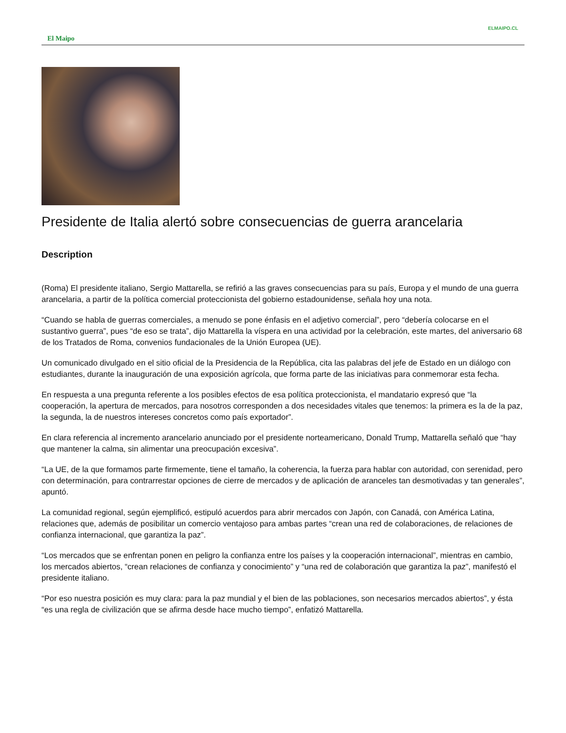ELMAIPO.CL
El Maipo
Presidente de Italia alertó sobre consecuencias de guerra arancelaria
Description
(Roma) El presidente italiano, Sergio Mattarella, se refirió a las graves consecuencias para su país, Europa y el mundo de una guerra arancelaria, a partir de la política comercial proteccionista del gobierno estadounidense, señala hoy una nota.
“Cuando se habla de guerras comerciales, a menudo se pone énfasis en el adjetivo comercial”, pero “debería colocarse en el sustantivo guerra”, pues “de eso se trata”, dijo Mattarella la víspera en una actividad por la celebración, este martes, del aniversario 68 de los Tratados de Roma, convenios fundacionales de la Unión Europea (UE).
Un comunicado divulgado en el sitio oficial de la Presidencia de la República, cita las palabras del jefe de Estado en un diálogo con estudiantes, durante la inauguración de una exposición agrícola, que forma parte de las iniciativas para conmemorar esta fecha.
En respuesta a una pregunta referente a los posibles efectos de esa política proteccionista, el mandatario expresó que “la cooperación, la apertura de mercados, para nosotros corresponden a dos necesidades vitales que tenemos: la primera es la de la paz, la segunda, la de nuestros intereses concretos como país exportador”.
En clara referencia al incremento arancelario anunciado por el presidente norteamericano, Donald Trump, Mattarella señaló que “hay que mantener la calma, sin alimentar una preocupación excesiva”.
“La UE, de la que formamos parte firmemente, tiene el tamaño, la coherencia, la fuerza para hablar con autoridad, con serenidad, pero con determinación, para contrarrestar opciones de cierre de mercados y de aplicación de aranceles tan desmotivadas y tan generales”, apuntó.
La comunidad regional, según ejemplificó, estipuló acuerdos para abrir mercados con Japón, con Canadá, con América Latina, relaciones que, además de posibilitar un comercio ventajoso para ambas partes “crean una red de colaboraciones, de relaciones de confianza internacional, que garantiza la paz”.
“Los mercados que se enfrentan ponen en peligro la confianza entre los países y la cooperación internacional”, mientras en cambio, los mercados abiertos, “crean relaciones de confianza y conocimiento” y “una red de colaboración que garantiza la paz”, manifestó el presidente italiano.
“Por eso nuestra posición es muy clara: para la paz mundial y el bien de las poblaciones, son necesarios mercados abiertos”, y ésta “es una regla de civilización que se afirma desde hace mucho tiempo”, enfatizó Mattarella.